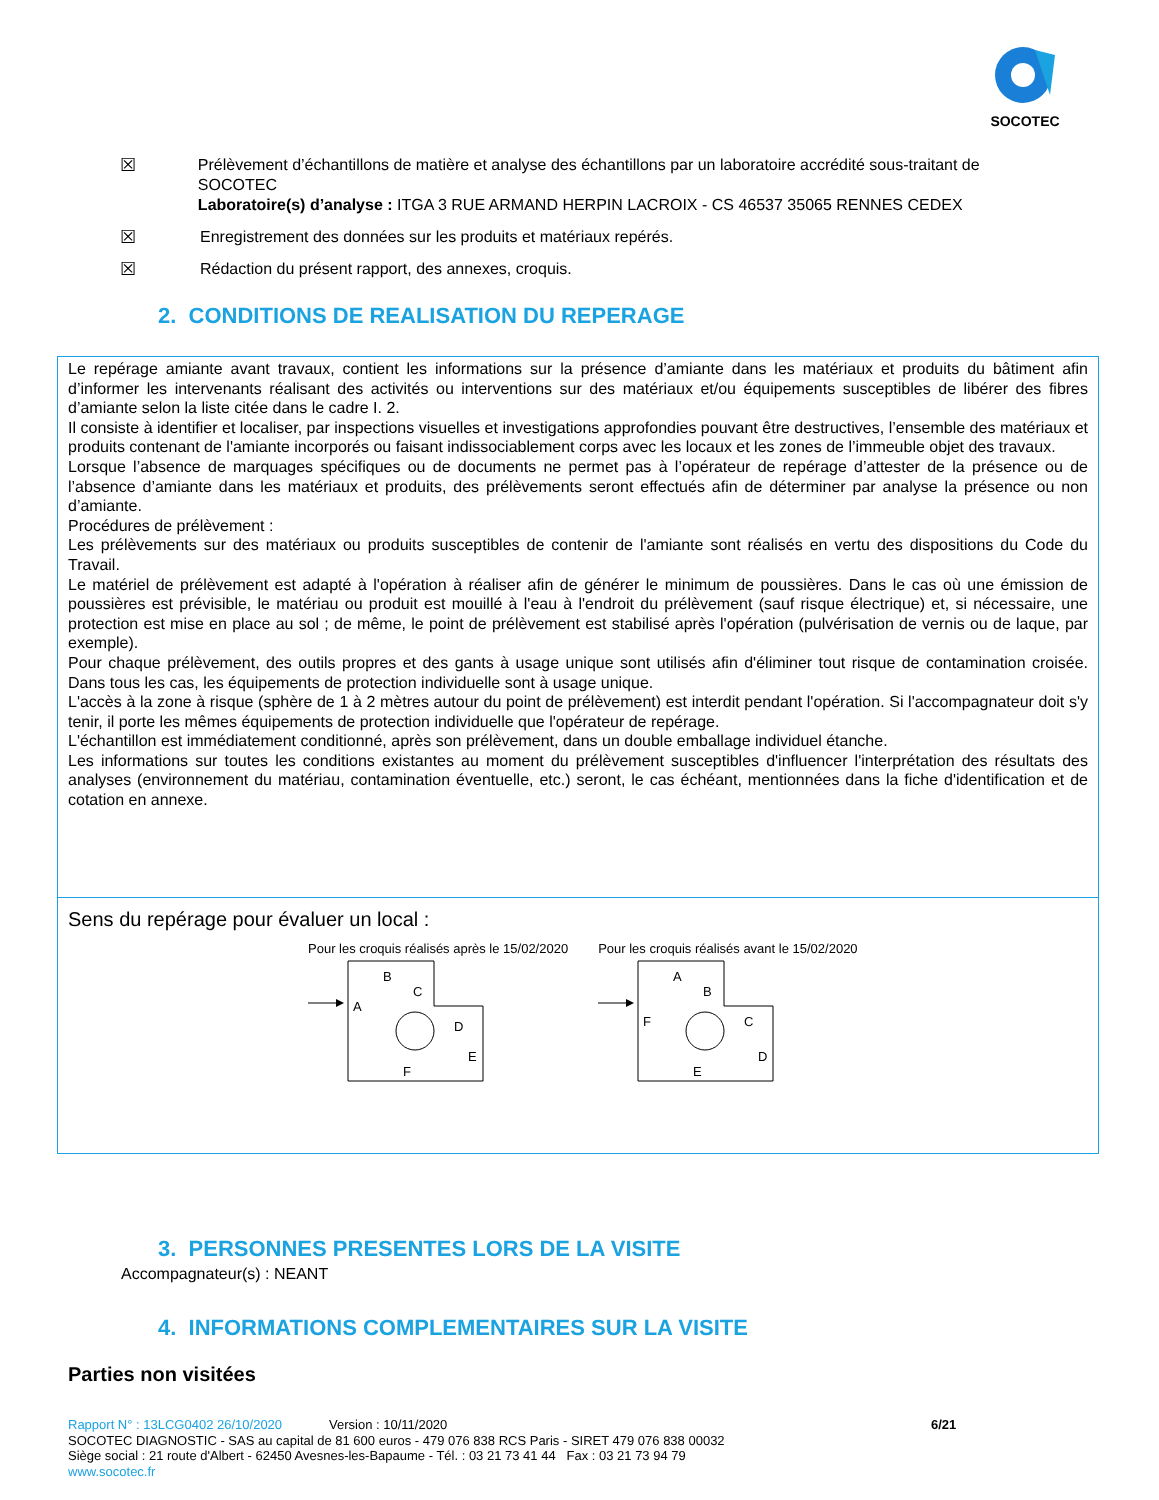SOCOTEC
☒ Prélèvement d’échantillons de matière et analyse des échantillons par un laboratoire accrédité sous-traitant de SOCOTEC
Laboratoire(s) d’analyse : ITGA 3 RUE ARMAND HERPIN LACROIX - CS 46537 35065 RENNES CEDEX
☒ Enregistrement des données sur les produits et matériaux repérés.
☒ Rédaction du présent rapport, des annexes, croquis.
2. CONDITIONS DE REALISATION DU REPERAGE
Le repérage amiante avant travaux, contient les informations sur la présence d’amiante dans les matériaux et produits du bâtiment afin d’informer les intervenants réalisant des activités ou interventions sur des matériaux et/ou équipements susceptibles de libérer des fibres d’amiante selon la liste citée dans le cadre I. 2.
Il consiste à identifier et localiser, par inspections visuelles et investigations approfondies pouvant être destructives, l’ensemble des matériaux et produits contenant de l'amiante incorporés ou faisant indissociablement corps avec les locaux et les zones de l’immeuble objet des travaux.
Lorsque l’absence de marquages spécifiques ou de documents ne permet pas à l’opérateur de repérage d’attester de la présence ou de l’absence d’amiante dans les matériaux et produits, des prélèvements seront effectués afin de déterminer par analyse la présence ou non d’amiante.
Procédures de prélèvement :
Les prélèvements sur des matériaux ou produits susceptibles de contenir de l'amiante sont réalisés en vertu des dispositions du Code du Travail.
Le matériel de prélèvement est adapté à l'opération à réaliser afin de générer le minimum de poussières. Dans le cas où une émission de poussières est prévisible, le matériau ou produit est mouillé à l'eau à l'endroit du prélèvement (sauf risque électrique) et, si nécessaire, une protection est mise en place au sol ; de même, le point de prélèvement est stabilisé après l'opération (pulvérisation de vernis ou de laque, par exemple).
Pour chaque prélèvement, des outils propres et des gants à usage unique sont utilisés afin d'éliminer tout risque de contamination croisée. Dans tous les cas, les équipements de protection individuelle sont à usage unique.
L'accès à la zone à risque (sphère de 1 à 2 mètres autour du point de prélèvement) est interdit pendant l'opération. Si l'accompagnateur doit s'y tenir, il porte les mêmes équipements de protection individuelle que l'opérateur de repérage.
L'échantillon est immédiatement conditionné, après son prélèvement, dans un double emballage individuel étanche.
Les informations sur toutes les conditions existantes au moment du prélèvement susceptibles d'influencer l'interprétation des résultats des analyses (environnement du matériau, contamination éventuelle, etc.) seront, le cas échéant, mentionnées dans la fiche d'identification et de cotation en annexe.
Sens du repérage pour évaluer un local :
Pour les croquis réalisés après le 15/02/2020
B
C
A
D
E
F
Pour les croquis réalisés avant le 15/02/2020
A
B
F
C
D
E
3. PERSONNES PRESENTES LORS DE LA VISITE
Accompagnateur(s) : NEANT
4. INFORMATIONS COMPLEMENTAIRES SUR LA VISITE
Parties non visitées
Rapport N° : 13LCG0402 26/10/2020 Version : 10/11/2020 6/21
SOCOTEC DIAGNOSTIC - SAS au capital de 81 600 euros - 479 076 838 RCS Paris - SIRET 479 076 838 00032
Siège social : 21 route d'Albert - 62450 Avesnes-les-Bapaume - Tél. : 03 21 73 41 44 Fax : 03 21 73 94 79
www.socotec.fr